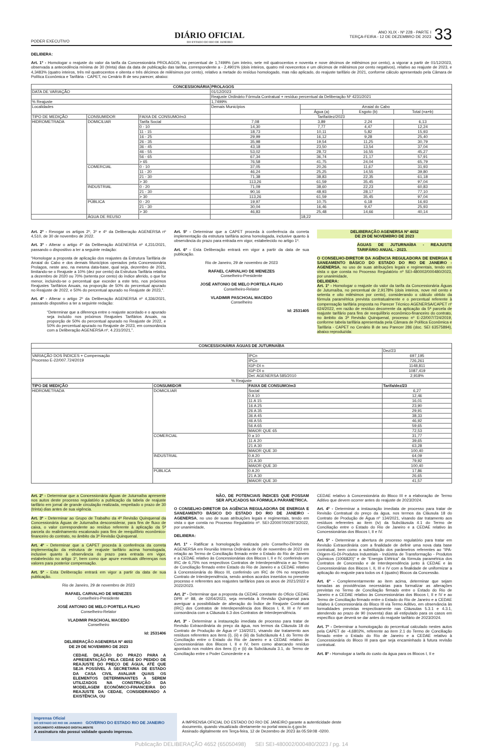PODER EXECUTIVO
DIÁRIO OFICIAL
DO ESTADO DO RIO DE JANEIRO
ANO XLIX - Nº 228 - PARTE I
TERÇA-FEIRA - 12 DE DEZEMBRO DE 2023
33
DELIBERA:
Art. 1º - Homologar o reajuste do valor da tarifa da Concessionária PROLAGOS, no percentual de 1,7499% (um inteiro, sete mil quatrocentos e noventa e nove décimos de milésimos por cento), a vigorar a partir de 01/12/2023, observada a antecedência mínima de 30 (trinta) dias da data de publicação das tarifas, correspondente a - 2,4901% (dois inteiros, quatro mil novecentos e um décimos de milésimos por cento negativos), relativo ao reajuste de 2023, e 4,3483% (quatro inteiros, três mil quatrocentos e oitenta e três décimos de milésimos por cento), relativo a metade do resíduo homologado, mas não aplicado, do reajuste tarifário de 2021, conforme cálculo apresentado pela Câmara de Política Econômica e Tarifária - CAPET, no Cenário B de seu parecer, abaixo:
| CONCESSIONÁRIA | | | PROLAGOS | | | |
| DATA DE VARIAÇÃO | | | 01/12/2023 | | | |
| | | | Reajuste Ordinário Fórmula Contratual + resíduo percentual da Deliberação Nº 4231/2021 | | | |
| % Reajuste | | | 1,7499% | | | |
| Localidades | | | Demais Municípios | Arraial do Cabo | | |
| | | | | Água (a) | Esgoto (b) | Total (=a+b) |
| TIPO DE MEDIÇÃO | CONSUMIDOR | FAIXA DE CONSUMO/m3 | Tarifa/dez/2023 | | | |
| HIDROMETRADA | DOMICILIAR | Tarifa Social | 7,08 | 3,89 | 2,24 | 6,13 |
| | | 0 - 10 | 14,30 | 7,77 | 4,47 | 12,24 |
| | | 11 - 15 | 18,73 | 10,11 | 5,82 | 15,93 |
| | | 16 - 25 | 29,99 | 16,12 | 9,28 | 25,40 |
| | | 26 - 35 | 35,98 | 19,54 | 11,25 | 30,79 |
| | | 36 - 45 | 43,18 | 23,50 | 13,54 | 37,04 |
| | | 46 - 55 | 53,02 | 28,72 | 16,55 | 45,27 |
| | | 56 - 65 | 67,34 | 36,74 | 21,17 | 57,91 |
| | | > 65 | 76,58 | 41,75 | 24,04 | 65,79 |
| | COMERCIAL | 0 - 10 | 37,05 | 20,26 | 11,67 | 31,93 |
| | | 11 - 20 | 46,24 | 25,25 | 14,55 | 39,80 |
| | | 21 - 30 | 71,38 | 38,83 | 22,35 | 61,18 |
| | | > 30 | 113,26 | 61,59 | 35,45 | 97,04 |
| | INDUSTRIAL | 0 - 20 | 71,09 | 38,60 | 22,23 | 60,83 |
| | | 21 - 30 | 90,16 | 48,93 | 28,17 | 77,10 |
| | | > 30 | 113,26 | 61,59 | 35,45 | 97,04 |
| | PÚBLICA | 0 - 20 | 19,97 | 10,75 | 6,18 | 16,93 |
| | | 21 - 30 | 30,04 | 16,46 | 9,47 | 25,93 |
| | | > 30 | 46,83 | 25,48 | 14,66 | 40,14 |
| | ÁGUA DE REUSO | | | 18,22 | | |
Art. 2º - Revogar os artigos 2º, 3º e 4º da Deliberação AGENERSA nº 4,510, de 30 de novembro de 2022.
Art. 3º - Alterar o artigo 4º da Deliberação AGENERSA nº 4,231/2021, passando o dispositivo a ter a seguinte redação:
“Homologar a proposta de aplicação dos reajustes da Estrutura Tarifária de Arraial do Cabo e dos demais Municípios operados pela Concessionária Prolagos, neste ano, na mesma data-base, qual seja, dezembro de 2021, limitando-se o Reajuste a 10% (dez por cento) da Estrutura Tarifária relativa a dezembro de 2020 ou 70% (setenta por cento) do índice aferido, o que for menor, incluindo-se o percentual que exceder a este teto, nos próximos Reajustes Tarifários Anuais, na proporção de 50% do percentual apurado no Reajuste de 2022, e 50% do percentual apurado no Reajuste de 2023,”.
Art. 4º - Alterar o artigo 2º da Deliberação AGENERSA nº 4,336/2021, passando dispositivo a ter a seguinte redação:
“Determinar que a diferença entre o reajuste acordado e o apurado seja incluído nos próximos Reajustes Tarifários Anuais, na proporção de 50% do percentual apurado no Reajuste de 2022, e 50% do percentual apurado no Reajuste de 2023, em consonância com a Deliberação AGENERSA nº, 4.231/2021,”.
Art. 5º - Determinar que a CAPET proceda à conferência da correta implementação da estrutura tarifária acima homologada, inclusive quanto à observância do prazo para entrada em vigor, estabelecido no artigo 1º.
Art. 6º - Esta Deliberação entrará em vigor a partir da data de sua publicação.
Rio de Janeiro, 29 de novembro de 2023
RAFAEL CARVALHO DE MENEZES
Conselheiro-Presidente
JOSÉ ANTONIO DE MELO PORTELA FILHO
Conselheiro-Relator
VLADIMIR PASCHOAL MACEDO
Conselheiro
Id: 2531405
DELIBERAÇÃO AGENERSA Nº 4652
DE 29 DE NOVEMBRO DE 2023
ÁGUAS DE JUTURNAÍBA - REAJUSTE TARIFÁRIO ANUAL - 2023.
O CONSELHO-DIRETOR DA AGÊNCIA REGULADORA DE ENERGIA E SANEAMENTO BÁSICO DO ESTADO DO RIO DE JANEIRO - AGENERSA, no uso de suas atribuições legais e regimentais, tendo em vista o que consta no Processo Regulatório nº SEI-480002/000480/2023, por unanimidade,
DELIBERA:
Art. 1º - Homologar o reajuste do valor da tarifa da Concessionária Águas de Juturnaíba, no percentual de 2,9178% (dois inteiros, nove mil cento e setenta e oito milésimos por cento), considerando o cálculo obtido da fórmula paramétrica prevista contratualmente e o percentual referente à compensação tarifária proposta no Parecer Técnico AGENERSA/CAPET nº 024/2022, em razão de resíduo decorrente da aplicação da 5ª parcela de reajuste tarifário para fins de reequilíbrio econômico-financeiro do contrato, no âmbito da 3ª Revisão Quinquenal, processo nº E-22/007/724/2019, conforme tabela tarifária apresentada pela Câmara de Política Econômica e Tarifária - CAPET no Cenário B de seu Parecer 286 (doc. SEI 63575894), abaixo reproduzida:
| CONCESSIONÁRIA ÁGUAS DE JUTURNAÍBA | | | |
| | | | Dez/23 |
| VARIAÇÃO DOS ÍNDICES + Compensação Processo E-22/007.724/2019 | | IPCn | 697,195 |
| | | IPCo | 726,261 |
| | | IGP-DI n | 1148,811 |
| | | IGP-DI o | 1087,419 |
| | | Del. AGENERSA 585/2010 | 2,918% |
| % Reajuste | | | |
| TIPO DE MEDIÇÃO | CONSUMIDOR | FAIXA DE CONSUMO/m3 | Tarifa/dez/23 |
| HIDROMETRADA | DOMICILIAR | Social | 6,27 |
| | | 0 A 10 | 12,46 |
| | | 11 A 15 | 16,01 |
| | | 16 A 25 | 23,90 |
| | | 26 A 35 | 29,91 |
| | | 36 A 45 | 38,33 |
| | | 46 A 55 | 46,92 |
| | | 56 A 65 | 59,65 |
| | | MAIOR QUE 65 | 72,53 |
| | COMERCIAL | 0 a 10 | 31,77 |
| | | 11 A 20 | 39,65 |
| | | 21 A 30 | 63,28 |
| | | MAIOR QUE 30 | 100,40 |
| | INDUSTRIAL | 0 A 20 | 64,09 |
| | | 21 A 30 | 79,92 |
| | | MAIOR QUE 30 | 100,40 |
| | PÚBLICA | 0 A 20 | 17,86 |
| | | 21 A 30 | 26,65 |
| | | MAIOR QUE 30 | 41,57 |
Art. 2º - Determinar que a Concessionária Águas de Juturnaíba apresente nos autos deste processo regulatório a publicação da tabela de reajuste tarifário em jornal de grande circulação realizada, respeitado o prazo de 30 (trinta) dias antes de sua vigência.
Art. 3º - Determinar ao Grupo de Trabalho da 4ª Revisão Quinquenal da Concessionária Águas de Juturnaíba desconsiderar, para fins de fluxo de caixa, o valor correspondente ao resíduo referente à aplicação da 5ª parcela do realinhamento escalonado para fins de reequilíbrio econômico-financeiro do contrato, no âmbito da 3ª Revisão Quinquenal.
Art. 4º - Determinar que a CAPET proceda à conferência da correta implementação da estrutura de reajuste tarifário acima homologada, inclusive quanto à observância do prazo para entrada em vigor, estabelecido no artigo 1º, bem como que apure eventuais diferenças nos valores para posterior compensação.
Art. 5º - Esta Deliberação entrará em vigor a partir da data de sua publicação.
Rio de Janeiro, 29 de novembro de 2023
RAFAEL CARVALHO DE MENEZES
Conselheiro-Presidente
JOSÉ ANTONIO DE MELO PORTELA FILHO
Conselheiro-Relator
VLADIMIR PASCHOAL MACEDO
Conselheiro
Id: 2531406
DELIBERAÇÃO AGENERSA Nº 4653
DE 29 DE NOVEMBRO DE 2023
CEDAE. DILAÇÃO DO PRAZO PARA A APRESENTAÇÃO PELA CEDAE DO PEDIDO DE REAJUSTE DO PREÇO DE ÁGUA, ATÉ QUE SEJA POSSÍVEL À SECRETARIA DE ESTADO DA CASA CIVIL AVALIAR QUAIS OS ELEMENTOS DETERMINANTES A SEREM UTILIZADOS NA CONSTRUÇÃO DA MODELAGEM ECONÔMICO-FINANCEIRA DO REAJUSTE DA CEDAE, CONSIDERANDO A EXISTÊNCIA, OU
NÃO, DE POTENCIAIS ÍNDICES QUE POSSAM SER APLICADOS NA FÓRMULA PARAMÉTRICA.
O CONSELHO-DIRETOR DA AGÊNCIA REGULADORA DE ENERGIA E SANEAMENTO BÁSICO DO ESTADO DO RIO DE JANEIRO - AGENERSA, no uso de suas atribuições legais e regimentais, tendo em vista o que consta no Processo Regulatório nº. SEI-220007/002973/2022, por unanimidade,
DELIBERA:
Art. 1º - Ratificar a homologação realizada pelo Conselho-Diretor da AGENERSA em Reunião Interna Ordinária de 06 de novembro de 2023 em relação ao Termo de Conciliação firmado entre o Estado do Rio de Janeiro e a CEDAE relativo às Concessionárias dos Blocos I, II e IV, conferindo um IRC de 6,75% nos respectivos Contratos de Interdependência e ao Termo de Conciliação firmado entre Estado do Rio de Janeiro e a CEDAE relativo à Concessionária do Bloco III, conferindo um IRC de 0% no respectivo Contrato de Interdependência, sendo ambos acordos inseridos no presente processo e referentes aos reajustes tarifários para os anos de 2021/2022 e 2022/2023.
Art. 2º - Determinar que a proposta da CEDAE constante do Ofício CEDAE DPR nº 88, de 02/04/2023, seja remetida à Revisão Quinquenal para averiguar a possibilidade de alteração do Índice de Reajuste Contratual (IRC) dos Contratos de Interdependência dos Blocos I, II, III e IV em consonância com a Cláusula 6.3 dos Contratos de Interdependência.
Art. 3º - Determinar a instauração imediata de processo para tratar de Revisão Extraordinária do preço da água, nos termos da Cláusula 18 do Contrato de Produção de Água nº 134/2021, visando dar tratamento aos resíduos referentes aos itens (i), (ii) e (iii) da Subcláusula 4.1 do Termo de Conciliação entre o Estado do Rio de Janeiro e a CEDAE relativo às Concessionárias dos Blocos I, II e IV, bem como abarcando resíduo apontado nos moldes dos itens (i) e (ii) da Subcláusula 3.1, do Termo de Conciliação entre o Poder Concedente e a
CEDAE relativo à Concessionária do Bloco III e a elaboração de Termo Aditivo que devem ocorrer antes do reajuste de 2023/2024.
Art. 4º - Determinar a instauração imediata de processo para tratar de Revisão Contratual do preço da água, nos termos da Cláusula 18 do Contrato de Produção de Água nº 134/2021, visando dar tratamento aos resíduos referentes ao item (iv) da Subcláusula 4.1 do Termo de Conciliação entre o Estado do Rio de Janeiro e a CEDAE relativo às Concessionárias dos Blocos I, II e IV.
Art. 5º - Determinar a abertura de processo regulatório para tratar em Revisão Extraordinária com a finalidade de definir uma nova data base contratual, bem como a substituição dos parâmetros referentes ao “IPA-Origem-IG-DI-Produtos Industriais - Indústria de Transformação - Produtos Químicos (1006820)” e de “Energia Elétrica” da fórmula paramétrica dos Contratos de Concessão e de Interdependência junto à CEDAE e às Concessionárias dos Blocos I, II, III e IV com a finalidade de uniformizar a aplicação do reajuste para todos os 4 (quatro) Blocos da Concessão.
Art. 6º - Complementarmente ao item acima, determinar que sejam tomadas as providências necessárias para formalizar as alterações previstas no Termo de Conciliação firmado entre o Estado do Rio de Janeiro e a CEDAE relativo às Concessionárias dos Blocos I, II e IV e ao Termo de Conciliação firmado entre o Estado do Rio de Janeiro e a CEDAE relativo à Concessionária do Bloco III via Termo Aditivo, em observância às formalidades previstas respectivamente nas Cláusulas 5.3.1 e 4.3.1, atendendo ao prazo de 90 (noventa) dias ali estipulado para os casos em específico que deverá se dar antes do reajuste tarifário de 2023/2024.
Art. 7º - Determinar a homologação do percentual calculado nestes autos pela CAPET de -4,6802%, referente ao item 2.1 do Termo de Conciliação firmado entre o Estado do Rio de Janeiro e a CEDAE relativo à Concessionária do Bloco III para que seja encaminhado à futura revisão contratual.
Art. 8º - Homologar a tarifa do custo da água para os Blocos I, II e
Imprensa Oficial
DO ESTADO DO RIO DE JANEIRO GOVERNO DO ESTADO RIO DE JANEIRO
DOCUMENTO ASSINADO DIGITALMENTE
A assinatura não possui validade quando impresso.
A IMPRENSA OFICIAL DO ESTADO DO RIO DE JANEIRO garante a autenticidade deste
documento, quando visualizado diretamente no portal www.io.rj.gov.br.
Assinado digitalmente em Terça-feira, 12 de Dezembro de 2023 às 05:59:08 -0200.
Publicação DELIBERAÇÃO 4652 (65050498) SEI SEI-480002/000480/2023 / pg. 14